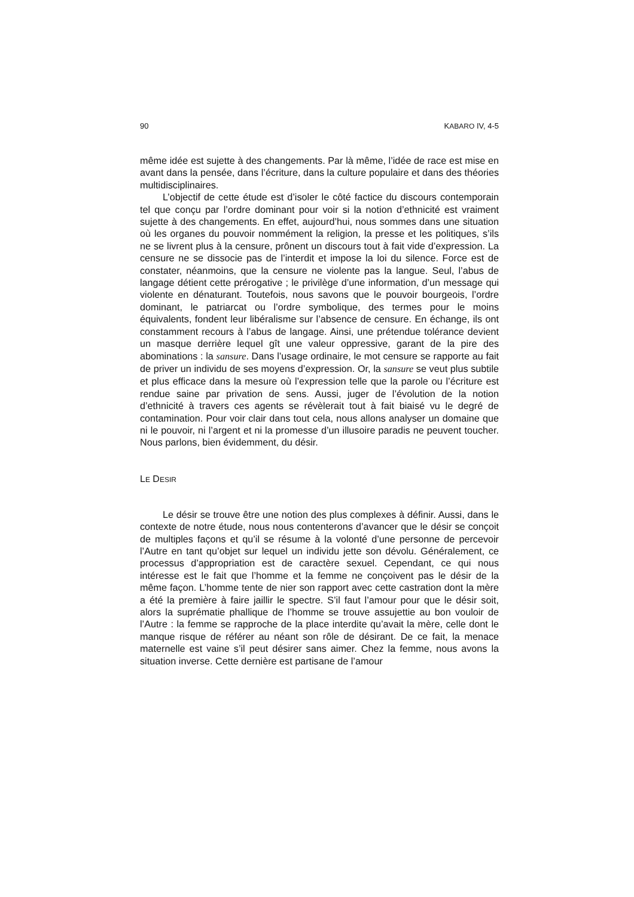90 KABARO IV, 4-5
même idée est sujette à des changements. Par là même, l’idée de race est mise en avant dans la pensée, dans l’écriture, dans la culture populaire et dans des théories multidisciplinaires.
L’objectif de cette étude est d’isoler le côté factice du discours contemporain tel que conçu par l’ordre dominant pour voir si la notion d’ethnicité est vraiment sujette à des changements. En effet, aujourd’hui, nous sommes dans une situation où les organes du pouvoir nommément la religion, la presse et les politiques, s’ils ne se livrent plus à la censure, prônent un discours tout à fait vide d’expression. La censure ne se dissocie pas de l’interdit et impose la loi du silence. Force est de constater, néanmoins, que la censure ne violente pas la langue. Seul, l’abus de langage détient cette prérogative ; le privilège d’une information, d’un message qui violente en dénaturant. Toutefois, nous savons que le pouvoir bourgeois, l’ordre dominant, le patriarcat ou l’ordre symbolique, des termes pour le moins équivalents, fondent leur libéralisme sur l’absence de censure. En échange, ils ont constamment recours à l’abus de langage. Ainsi, une prétendue tolérance devient un masque derrière lequel gît une valeur oppressive, garant de la pire des abominations : la sansure. Dans l’usage ordinaire, le mot censure se rapporte au fait de priver un individu de ses moyens d’expression. Or, la sansure se veut plus subtile et plus efficace dans la mesure où l’expression telle que la parole ou l’écriture est rendue saine par privation de sens. Aussi, juger de l’évolution de la notion d’ethnicité à travers ces agents se révèlerait tout à fait biaisé vu le degré de contamination. Pour voir clair dans tout cela, nous allons analyser un domaine que ni le pouvoir, ni l’argent et ni la promesse d’un illusoire paradis ne peuvent toucher. Nous parlons, bien évidemment, du désir.
LE DESIR
Le désir se trouve être une notion des plus complexes à définir. Aussi, dans le contexte de notre étude, nous nous contenterons d’avancer que le désir se conçoit de multiples façons et qu’il se résume à la volonté d’une personne de percevoir l’Autre en tant qu’objet sur lequel un individu jette son dévolu. Généralement, ce processus d’appropriation est de caractère sexuel. Cependant, ce qui nous intéresse est le fait que l’homme et la femme ne conçoivent pas le désir de la même façon. L’homme tente de nier son rapport avec cette castration dont la mère a été la première à faire jaillir le spectre. S’il faut l’amour pour que le désir soit, alors la suprématie phallique de l’homme se trouve assujettie au bon vouloir de l’Autre : la femme se rapproche de la place interdite qu’avait la mère, celle dont le manque risque de référer au néant son rôle de désirant. De ce fait, la menace maternelle est vaine s’il peut désirer sans aimer. Chez la femme, nous avons la situation inverse. Cette dernière est partisane de l’amour